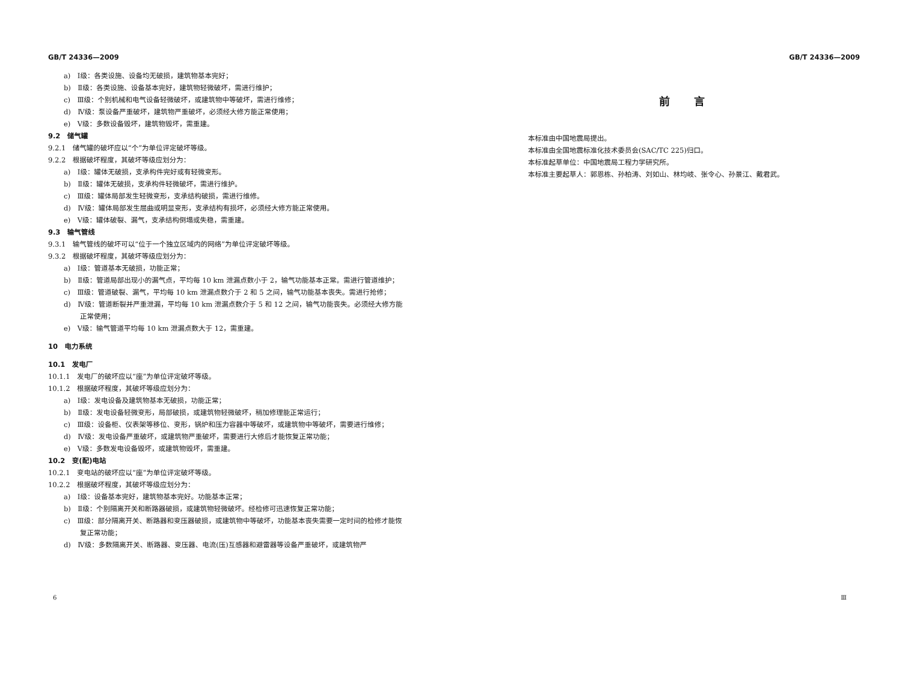GB/T 24336—2009
a)　Ⅰ级：各类设施、设备均无破损，建筑物基本完好；
b)　Ⅱ级：各类设施、设备基本完好，建筑物轻微破坏，需进行维护；
c)　Ⅲ级：个别机械和电气设备轻微破坏，或建筑物中等破坏，需进行维修；
d)　Ⅳ级：泵设备严重破坏，建筑物严重破坏，必须经大修方能正常使用；
e)　Ⅴ级：多数设备毁坏，建筑物毁坏，需重建。
9.2　储气罐
9.2.1　储气罐的破坏应以“个”为单位评定破坏等级。
9.2.2　根据破坏程度，其破坏等级应划分为：
a)　Ⅰ级：罐体无破损，支承构件完好或有轻微变形。
b)　Ⅱ级：罐体无破损，支承构件轻微破坏，需进行维护。
c)　Ⅲ级：罐体局部发生轻微变形，支承结构破损，需进行维修。
d)　Ⅳ级：罐体局部发生屈曲或明显变形，支承结构有损坏，必须经大修方能正常使用。
e)　Ⅴ级：罐体破裂、漏气，支承结构倒塌或失稳，需重建。
9.3　输气管线
9.3.1　输气管线的破坏可以“位于一个独立区域内的网络”为单位评定破坏等级。
9.3.2　根据破坏程度，其破坏等级应划分为：
a)　Ⅰ级：管道基本无破损，功能正常；
b)　Ⅱ级：管道局部出现小的漏气点，平均每 10 km 泄漏点数小于 2，输气功能基本正常。需进行管道维护；
c)　Ⅲ级：管道破裂、漏气，平均每 10 km 泄漏点数介于 2 和 5 之间，输气功能基本丧失。需进行抢修；
d)　Ⅳ级：管道断裂并严重泄漏，平均每 10 km 泄漏点数介于 5 和 12 之间，输气功能丧失。必须经大修方能正常使用；
e)　Ⅴ级：输气管道平均每 10 km 泄漏点数大于 12，需重建。
10　电力系统
10.1　发电厂
10.1.1　发电厂的破坏应以“座”为单位评定破坏等级。
10.1.2　根据破坏程度，其破坏等级应划分为：
a)　Ⅰ级：发电设备及建筑物基本无破损，功能正常；
b)　Ⅱ级：发电设备轻微变形，局部破损，或建筑物轻微破坏，稍加修理能正常运行；
c)　Ⅲ级：设备柜、仪表架等移位、变形，锅炉和压力容器中等破坏，或建筑物中等破坏，需要进行维修；
d)　Ⅳ级：发电设备严重破坏，或建筑物严重破坏，需要进行大修后才能恢复正常功能；
e)　Ⅴ级：多数发电设备毁坏，或建筑物毁坏，需重建。
10.2　变(配)电站
10.2.1　变电站的破坏应以“座”为单位评定破坏等级。
10.2.2　根据破坏程度，其破坏等级应划分为：
a)　Ⅰ级：设备基本完好，建筑物基本完好。功能基本正常；
b)　Ⅱ级：个别隔离开关和断路器破损，或建筑物轻微破坏。经检修可迅速恢复正常功能；
c)　Ⅲ级：部分隔离开关、断路器和变压器破损，或建筑物中等破坏，功能基本丧失需要一定时间的检修才能恢复正常功能；
d)　Ⅳ级：多数隔离开关、断路器、变压器、电流(压)互感器和避雷器等设备严重破坏，或建筑物严
6
GB/T 24336—2009
前言
本标准由中国地震局提出。
本标准由全国地震标准化技术委员会(SAC/TC 225)归口。
本标准起草单位：中国地震局工程力学研究所。
本标准主要起草人：郭恩栋、孙柏涛、刘如山、林均岐、张令心、孙景江、戴君武。
Ⅲ